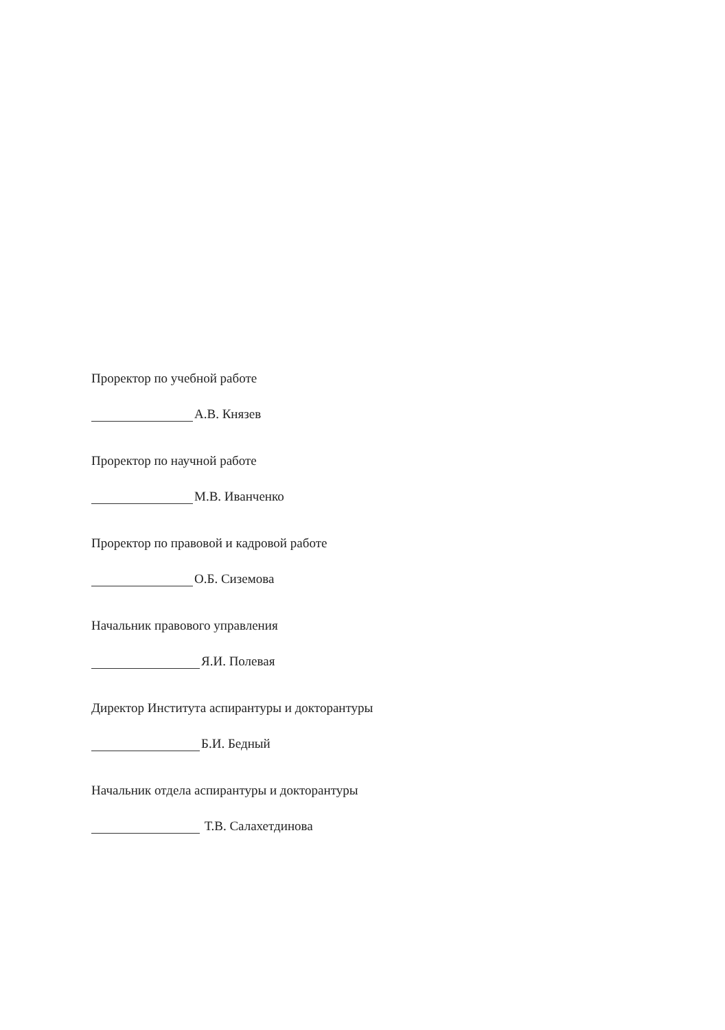Проректор по учебной работе
А.В. Князев
Проректор по научной работе
М.В. Иванченко
Проректор по правовой и кадровой работе
О.Б. Сиземова
Начальник правового управления
Я.И. Полевая
Директор Института аспирантуры и докторантуры
Б.И. Бедный
Начальник отдела аспирантуры и докторантуры
Т.В. Салахетдинова